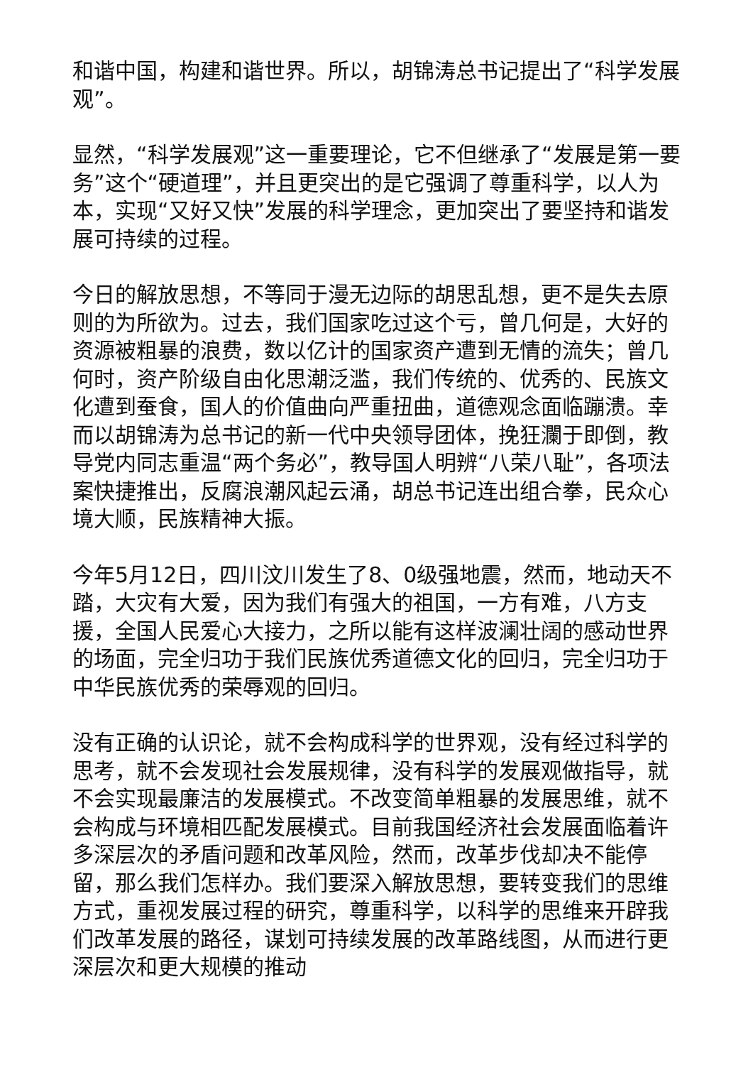和谐中国，构建和谐世界。所以，胡锦涛总书记提出了“科学发展观”。
显然，“科学发展观”这一重要理论，它不但继承了“发展是第一要务”这个“硬道理”，并且更突出的是它强调了尊重科学，以人为本，实现“又好又快”发展的科学理念，更加突出了要坚持和谐发展可持续的过程。
今日的解放思想，不等同于漫无边际的胡思乱想，更不是失去原则的为所欲为。过去，我们国家吃过这个亏，曾几何是，大好的资源被粗暴的浪费，数以亿计的国家资产遭到无情的流失；曾几何时，资产阶级自由化思潮泛滥，我们传统的、优秀的、民族文化遭到蚕食，国人的价值曲向严重扭曲，道德观念面临蹦溃。幸而以胡锦涛为总书记的新一代中央领导团体，挽狂瀾于即倒，教导党内同志重温“两个务必”，教导国人明辨“八荣八耻”，各项法案快捷推出，反腐浪潮风起云涌，胡总书记连出组合拳，民众心境大顺，民族精神大振。
今年5月12日，四川汶川发生了8、0级强地震，然而，地动天不踏，大灾有大爱，因为我们有强大的祖国，一方有难，八方支援，全国人民爱心大接力，之所以能有这样波澜壮阔的感动世界的场面，完全归功于我们民族优秀道德文化的回归，完全归功于中华民族优秀的荣辱观的回归。
没有正确的认识论，就不会构成科学的世界观，没有经过科学的思考，就不会发现社会发展规律，没有科学的发展观做指导，就不会实现最廉洁的发展模式。不改变简单粗暴的发展思维，就不会构成与环境相匹配发展模式。目前我国经济社会发展面临着许多深层次的矛盾问题和改革风险，然而，改革步伐却决不能停留，那么我们怎样办。我们要深入解放思想，要转变我们的思维方式，重视发展过程的研究，尊重科学，以科学的思维来开辟我们改革发展的路径，谋划可持续发展的改革路线图，从而进行更深层次和更大规模的推动